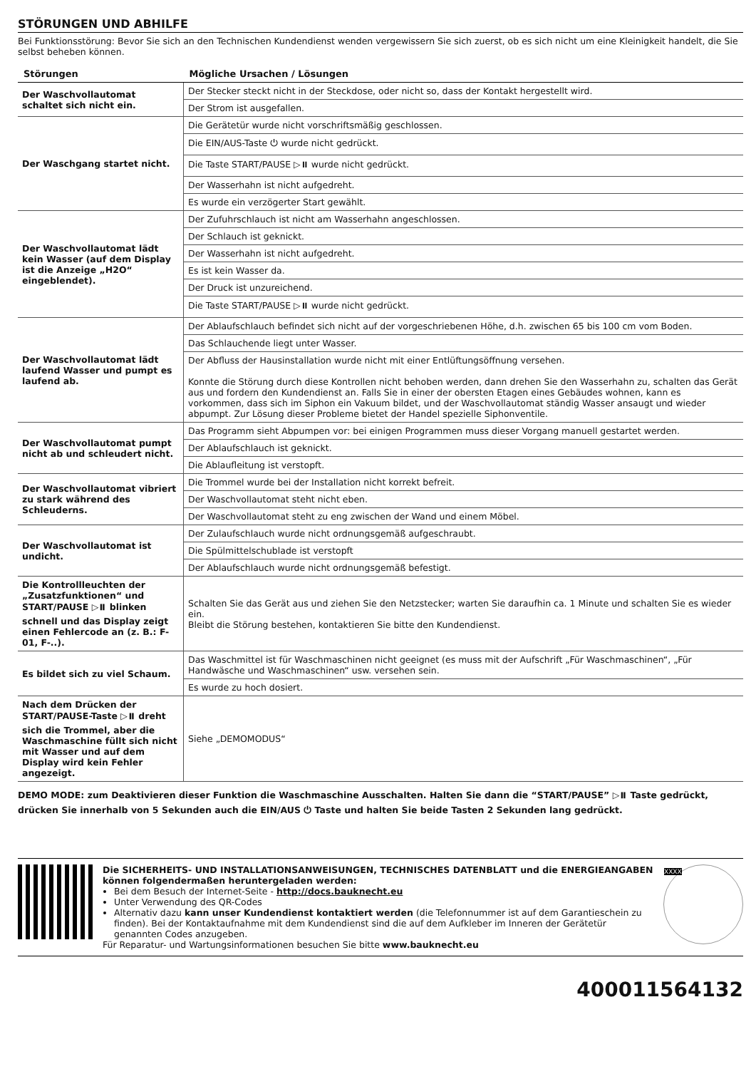STÖRUNGEN UND ABHILFE
Bei Funktionsstörung: Bevor Sie sich an den Technischen Kundendienst wenden vergewissern Sie sich zuerst, ob es sich nicht um eine Kleinigkeit handelt, die Sie selbst beheben können.
| Störungen | Mögliche Ursachen / Lösungen |
| --- | --- |
| Der Waschvollautomat schaltet sich nicht ein. | Der Stecker steckt nicht in der Steckdose, oder nicht so, dass der Kontakt hergestellt wird. |
| | Der Strom ist ausgefallen. |
| Der Waschgang startet nicht. | Die Gerätetür wurde nicht vorschriftsmäßig geschlossen. |
| | Die EIN/AUS-Taste ⏻ wurde nicht gedrückt. |
| | Die Taste START/PAUSE ▷⏸ wurde nicht gedrückt. |
| | Der Wasserhahn ist nicht aufgedreht. |
| | Es wurde ein verzögerter Start gewählt. |
| Der Waschvollautomat lädt kein Wasser (auf dem Display ist die Anzeige „H2O“ eingeblendet). | Der Zufuhrschlauch ist nicht am Wasserhahn angeschlossen. |
| | Der Schlauch ist geknickt. |
| | Der Wasserhahn ist nicht aufgedreht. |
| | Es ist kein Wasser da. |
| | Der Druck ist unzureichend. |
| | Die Taste START/PAUSE ▷⏸ wurde nicht gedrückt. |
| Der Waschvollautomat lädt laufend Wasser und pumpt es laufend ab. | Der Ablaufschlauch befindet sich nicht auf der vorgeschriebenen Höhe, d.h. zwischen 65 bis 100 cm vom Boden. |
| | Das Schlauchende liegt unter Wasser. |
| | Der Abfluss der Hausinstallation wurde nicht mit einer Entlüftungsöffnung versehen. Konnte die Störung durch diese Kontrollen nicht behoben werden, dann drehen Sie den Wasserhahn zu, schalten das Gerät aus und fordern den Kundendienst an. Falls Sie in einer der obersten Etagen eines Gebäudes wohnen, kann es vorkommen, dass sich im Siphon ein Vakuum bildet, und der Waschvollautomat ständig Wasser ansaugt und wieder abpumpt. Zur Lösung dieser Probleme bietet der Handel spezielle Siphonventile. |
| Der Waschvollautomat pumpt nicht ab und schleudert nicht. | Das Programm sieht Abpumpen vor: bei einigen Programmen muss dieser Vorgang manuell gestartet werden. |
| | Der Ablaufschlauch ist geknickt. |
| | Die Ablaufleitung ist verstopft. |
| Der Waschvollautomat vibriert zu stark während des Schleuderns. | Die Trommel wurde bei der Installation nicht korrekt befreit. |
| | Der Waschvollautomat steht nicht eben. |
| | Der Waschvollautomat steht zu eng zwischen der Wand und einem Möbel. |
| Der Waschvollautomat ist undicht. | Der Zulaufschlauch wurde nicht ordnungsgemäß aufgeschraubt. |
| | Die Spülmittelschublade ist verstopft |
| | Der Ablaufschlauch wurde nicht ordnungsgemäß befestigt. |
| Die Kontrollleuchten der „Zusatzfunktionen“ und START/PAUSE ▷⏸ blinken schnell und das Display zeigt einen Fehlercode an (z. B.: F-01, F-..). | Schalten Sie das Gerät aus und ziehen Sie den Netzstecker; warten Sie daraufhin ca. 1 Minute und schalten Sie es wieder ein. Bleibt die Störung bestehen, kontaktieren Sie bitte den Kundendienst. |
| Es bildet sich zu viel Schaum. | Das Waschmittel ist für Waschmaschinen nicht geeignet (es muss mit der Aufschrift „Für Waschmaschinen“, „Für Handwäsche und Waschmaschinen“ usw. versehen sein. |
| | Es wurde zu hoch dosiert. |
| Nach dem Drücken der START/PAUSE-Taste ▷⏸ dreht sich die Trommel, aber die Waschmaschine füllt sich nicht mit Wasser und auf dem Display wird kein Fehler angezeigt. | Siehe „DEMOMODUS“ |
DEMO MODE: zum Deaktivieren dieser Funktion die Waschmaschine Ausschalten. Halten Sie dann die “START/PAUSE” ▷⏸ Taste gedrückt, drücken Sie innerhalb von 5 Sekunden auch die EIN/AUS ⏻ Taste und halten Sie beide Tasten 2 Sekunden lang gedrückt.
Die SICHERHEITS- UND INSTALLATIONSANWEISUNGEN, TECHNISCHES DATENBLATT und die ENERGIEANGABEN können folgendermaßen heruntergeladen werden:
Bei dem Besuch der Internet-Seite - http://docs.bauknecht.eu
Unter Verwendung des QR-Codes
Alternativ dazu kann unser Kundendienst kontaktiert werden (die Telefonnummer ist auf dem Garantieschein zu finden). Bei der Kontaktaufnahme mit dem Kundendienst sind die auf dem Aufkleber im Inneren der Gerätetür genannten Codes anzugeben.
Für Reparatur- und Wartungsinformationen besuchen Sie bitte www.bauknecht.eu
XXXX
400011564132